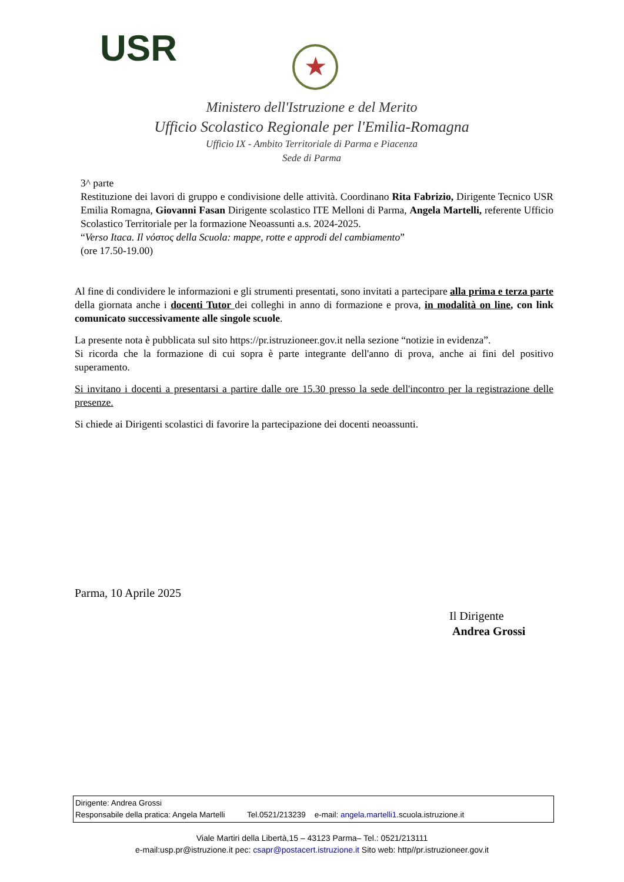USR ★
Ministero dell'Istruzione e del Merito
Ufficio Scolastico Regionale per l'Emilia-Romagna
Ufficio IX - Ambito Territoriale di Parma e Piacenza
Sede di Parma
3^ parte
Restituzione dei lavori di gruppo e condivisione delle attività. Coordinano Rita Fabrizio, Dirigente Tecnico USR Emilia Romagna, Giovanni Fasan Dirigente scolastico ITE Melloni di Parma, Angela Martelli, referente Ufficio Scolastico Territoriale per la formazione Neoassunti a.s. 2024-2025.
“Verso Itaca. Il νόστος della Scuola: mappe, rotte e approdi del cambiamento”
(ore 17.50-19.00)
Al fine di condividere le informazioni e gli strumenti presentati, sono invitati a partecipare alla prima e terza parte della giornata anche i docenti Tutor dei colleghi in anno di formazione e prova, in modalità on line, con link comunicato successivamente alle singole scuole.
La presente nota è pubblicata sul sito https://pr.istruzioneer.gov.it nella sezione “notizie in evidenza”.
Si ricorda che la formazione di cui sopra è parte integrante dell'anno di prova, anche ai fini del positivo superamento.
Si invitano i docenti a presentarsi a partire dalle ore 15.30 presso la sede dell'incontro per la registrazione delle presenze.
Si chiede ai Dirigenti scolastici di favorire la partecipazione dei docenti neoassunti.
Parma, 10 Aprile 2025
Il Dirigente
Andrea Grossi
Dirigente: Andrea Grossi
Responsabile della pratica: Angela Martelli Tel.0521/213239 e-mail: angela.martelli1.scuola.istruzione.it
Viale Martiri della Libertà,15 – 43123 Parma– Tel.: 0521/213111
e-mail:usp.pr@istruzione.it pec: csapr@postacert.istruzione.it Sito web: http//pr.istruzioneer.gov.it